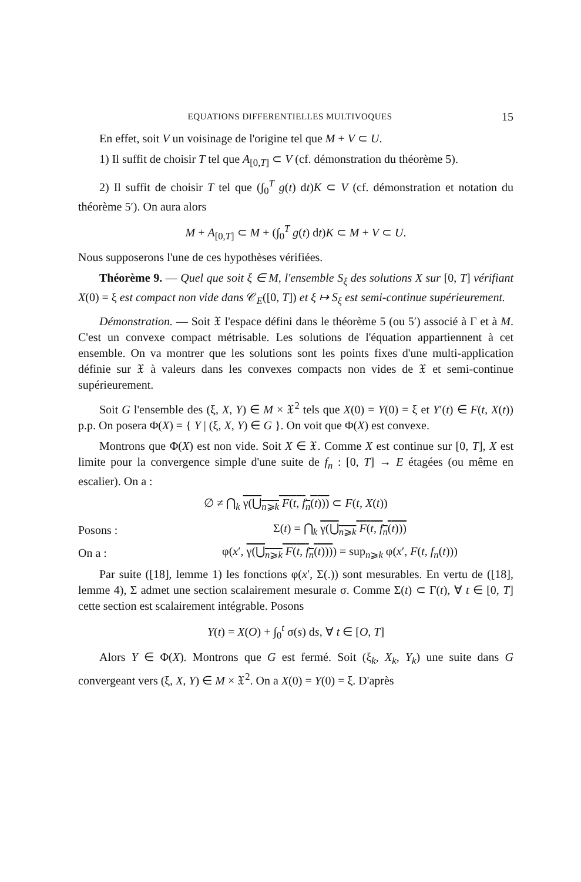EQUATIONS DIFFERENTIELLES MULTIVOQUES 15
En effet, soit V un voisinage de l'origine tel que M + V ⊂ U.
1) Il suffit de choisir T tel que A<sub>[0,T]</sub> ⊂ V (cf. démonstration du théorème 5).
2) Il suffit de choisir T tel que (∫<sub>0</sub><sup>T</sup> g(t) dt)K ⊂ V (cf. démonstration et notation du théorème 5′). On aura alors
M + A<sub>[0,T]</sub> ⊂ M + (∫<sub>0</sub><sup>T</sup> g(t) dt)K ⊂ M + V ⊂ U.
Nous supposerons l'une de ces hypothèses vérifiées.
Théorème 9. — Quel que soit ξ ∈ M, l'ensemble S<sub>ξ</sub> des solutions X sur [0, T] vérifiant X(0) = ξ est compact non vide dans 𝒞<sub>E</sub>([0, T]) et ξ ↦ S<sub>ξ</sub> est semi-continue supérieurement.
Démonstration. — Soit 𝔛 l'espace défini dans le théorème 5 (ou 5′) associé à Γ et à M. C'est un convexe compact métrisable. Les solutions de l'équation appartiennent à cet ensemble. On va montrer que les solutions sont les points fixes d'une multi-application définie sur 𝔛 à valeurs dans les convexes compacts non vides de 𝔛 et semi-continue supérieurement.
Soit G l'ensemble des (ξ, X, Y) ∈ M × 𝔛<sup>2</sup> tels que X(0) = Y(0) = ξ et Y′(t) ∈ F(t, X(t)) p.p. On posera Φ(X) = { Y | (ξ, X, Y) ∈ G }. On voit que Φ(X) est convexe.
Montrons que Φ(X) est non vide. Soit X ∈ 𝔛. Comme X est continue sur [0, T], X est limite pour la convergence simple d'une suite de f<sub>n</sub> : [0, T] → E étagées (ou même en escalier). On a :
∅ ≠ ⋂<sub>k</sub> γ(⋃<sub>n⩾k</sub> F(t, f<sub>n</sub>(t))) ⊂ F(t, X(t))
Posons : Σ(t) = ⋂<sub>k</sub> γ(⋃<sub>n⩾k</sub> F(t, f<sub>n</sub>(t)))
On a : φ(x′, γ(⋃<sub>n⩾k</sub> F(t, f<sub>n</sub>(t)))) = sup<sub>n⩾k</sub> φ(x′, F(t, f<sub>n</sub>(t)))
Par suite ([18], lemme 1) les fonctions φ(x′, Σ(.)) sont mesurables. En vertu de ([18], lemme 4), Σ admet une section scalairement mesurale σ. Comme Σ(t) ⊂ Γ(t), ∀ t ∈ [0, T] cette section est scalairement intégrable. Posons
Y(t) = X(O) + ∫<sub>0</sub><sup>t</sup> σ(s) ds, ∀ t ∈ [O, T]
Alors Y ∈ Φ(X). Montrons que G est fermé. Soit (ξ<sub>k</sub>, X<sub>k</sub>, Y<sub>k</sub>) une suite dans G convergeant vers (ξ, X, Y) ∈ M × 𝔛<sup>2</sup>. On a X(0) = Y(0) = ξ. D'après